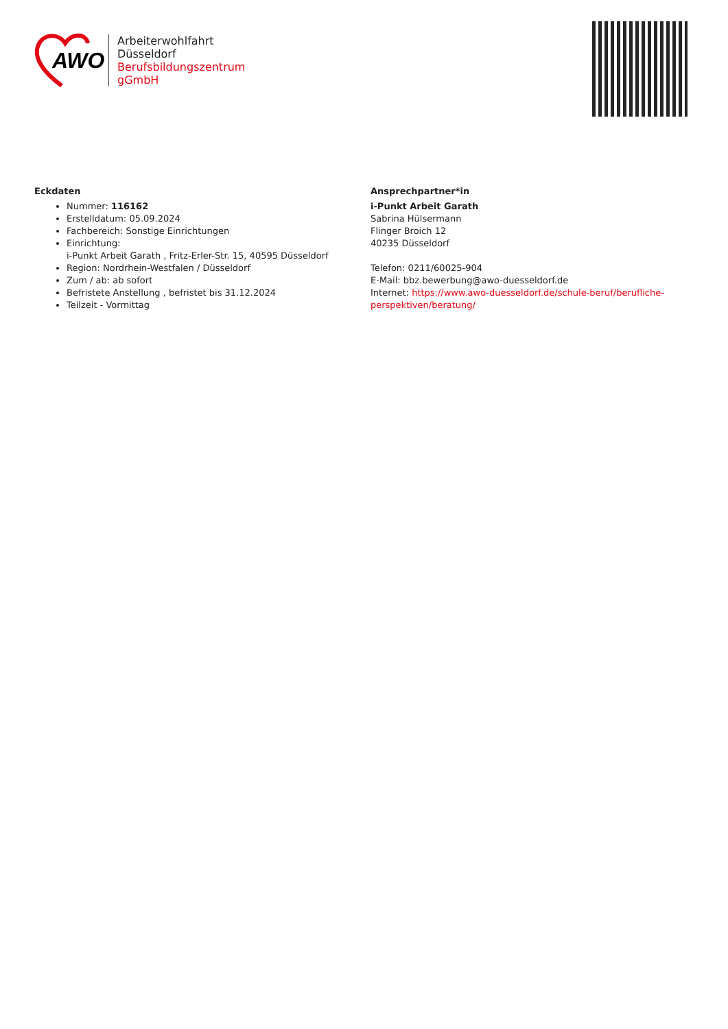AWO
Arbeiterwohlfahrt
Düsseldorf
Berufsbildungszentrum
gGmbH
Eckdaten
Nummer: 116162
Erstelldatum: 05.09.2024
Fachbereich: Sonstige Einrichtungen
Einrichtung:
i-Punkt Arbeit Garath , Fritz-Erler-Str. 15, 40595 Düsseldorf
Region: Nordrhein-Westfalen / Düsseldorf
Zum / ab: ab sofort
Befristete Anstellung , befristet bis 31.12.2024
Teilzeit - Vormittag
Ansprechpartner*in
i-Punkt Arbeit Garath
Sabrina Hülsermann
Flinger Broich 12
40235 Düsseldorf
Telefon: 0211/60025-904
E-Mail: bbz.bewerbung@awo-duesseldorf.de
Internet: https://www.awo-duesseldorf.de/schule-beruf/berufliche-
perspektiven/beratung/